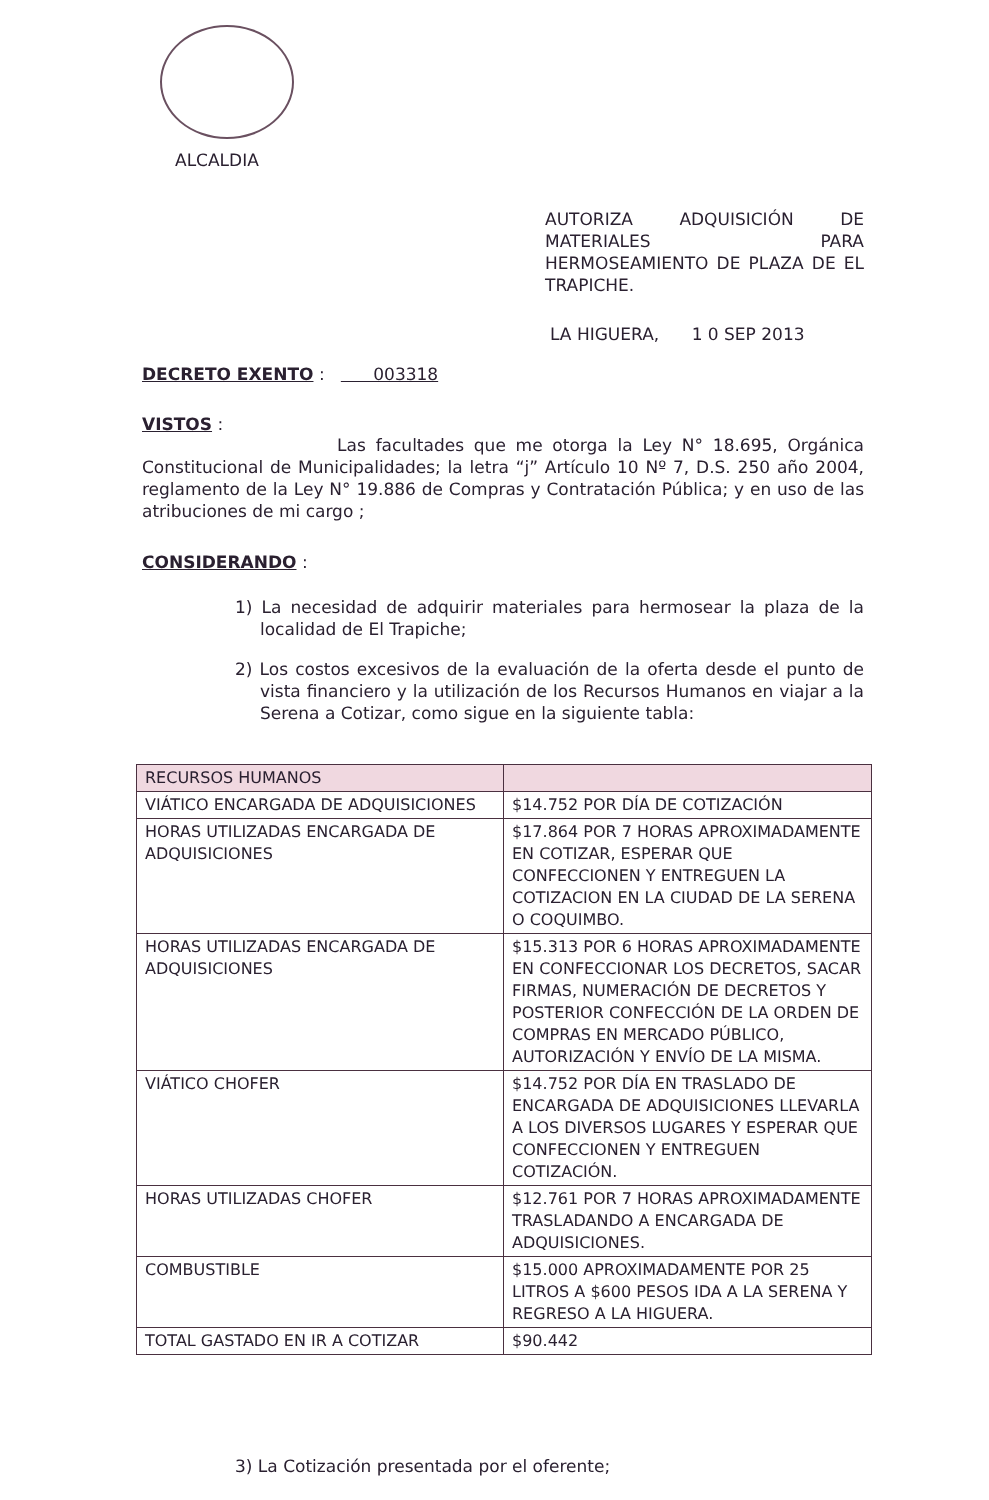ALCALDIA
AUTORIZA ADQUISICIÓN DE MATERIALES PARA HERMOSEAMIENTO DE PLAZA DE EL TRAPICHE.
LA HIGUERA, 1 0 SEP 2013
DECRETO EXENTO : 003318
VISTOS :
Las facultades que me otorga la Ley N° 18.695, Orgánica Constitucional de Municipalidades; la letra “j” Artículo 10 Nº 7, D.S. 250 año 2004, reglamento de la Ley N° 19.886 de Compras y Contratación Pública; y en uso de las atribuciones de mi cargo ;
CONSIDERANDO :
1) La necesidad de adquirir materiales para hermosear la plaza de la localidad de El Trapiche;
2) Los costos excesivos de la evaluación de la oferta desde el punto de vista financiero y la utilización de los Recursos Humanos en viajar a la Serena a Cotizar, como sigue en la siguiente tabla:
| RECURSOS HUMANOS | |
| VIÁTICO ENCARGADA DE ADQUISICIONES | $14.752 POR DÍA DE COTIZACIÓN |
| HORAS UTILIZADAS ENCARGADA DE ADQUISICIONES | $17.864 POR 7 HORAS APROXIMADAMENTE EN COTIZAR, ESPERAR QUE CONFECCIONEN Y ENTREGUEN LA COTIZACION EN LA CIUDAD DE LA SERENA O COQUIMBO. |
| HORAS UTILIZADAS ENCARGADA DE ADQUISICIONES | $15.313 POR 6 HORAS APROXIMADAMENTE EN CONFECCIONAR LOS DECRETOS, SACAR FIRMAS, NUMERACIÓN DE DECRETOS Y POSTERIOR CONFECCIÓN DE LA ORDEN DE COMPRAS EN MERCADO PÚBLICO, AUTORIZACIÓN Y ENVÍO DE LA MISMA. |
| VIÁTICO CHOFER | $14.752 POR DÍA EN TRASLADO DE ENCARGADA DE ADQUISICIONES LLEVARLA A LOS DIVERSOS LUGARES Y ESPERAR QUE CONFECCIONEN Y ENTREGUEN COTIZACIÓN. |
| HORAS UTILIZADAS CHOFER | $12.761 POR 7 HORAS APROXIMADAMENTE TRASLADANDO A ENCARGADA DE ADQUISICIONES. |
| COMBUSTIBLE | $15.000 APROXIMADAMENTE POR 25 LITROS A $600 PESOS IDA A LA SERENA Y REGRESO A LA HIGUERA. |
| TOTAL GASTADO EN IR A COTIZAR | $90.442 |
3) La Cotización presentada por el oferente;